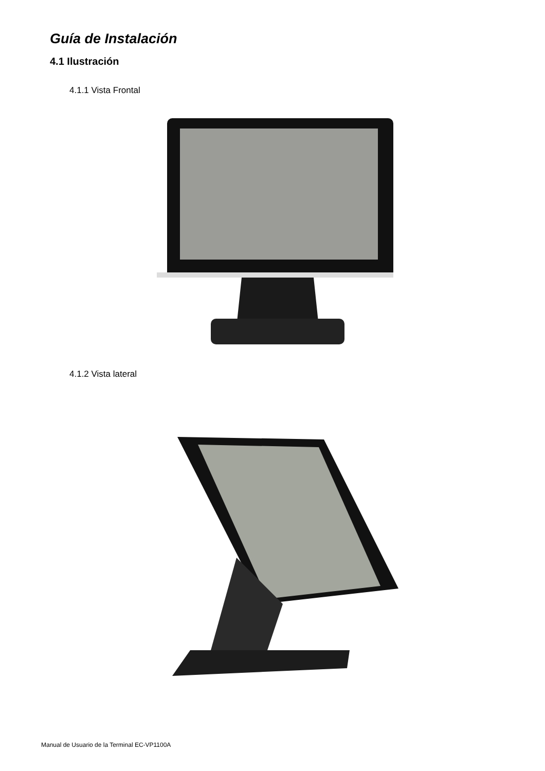Guía de Instalación
4.1 Ilustración
4.1.1 Vista Frontal
4.1.2 Vista lateral
Manual de Usuario de la Terminal EC-VP1100A